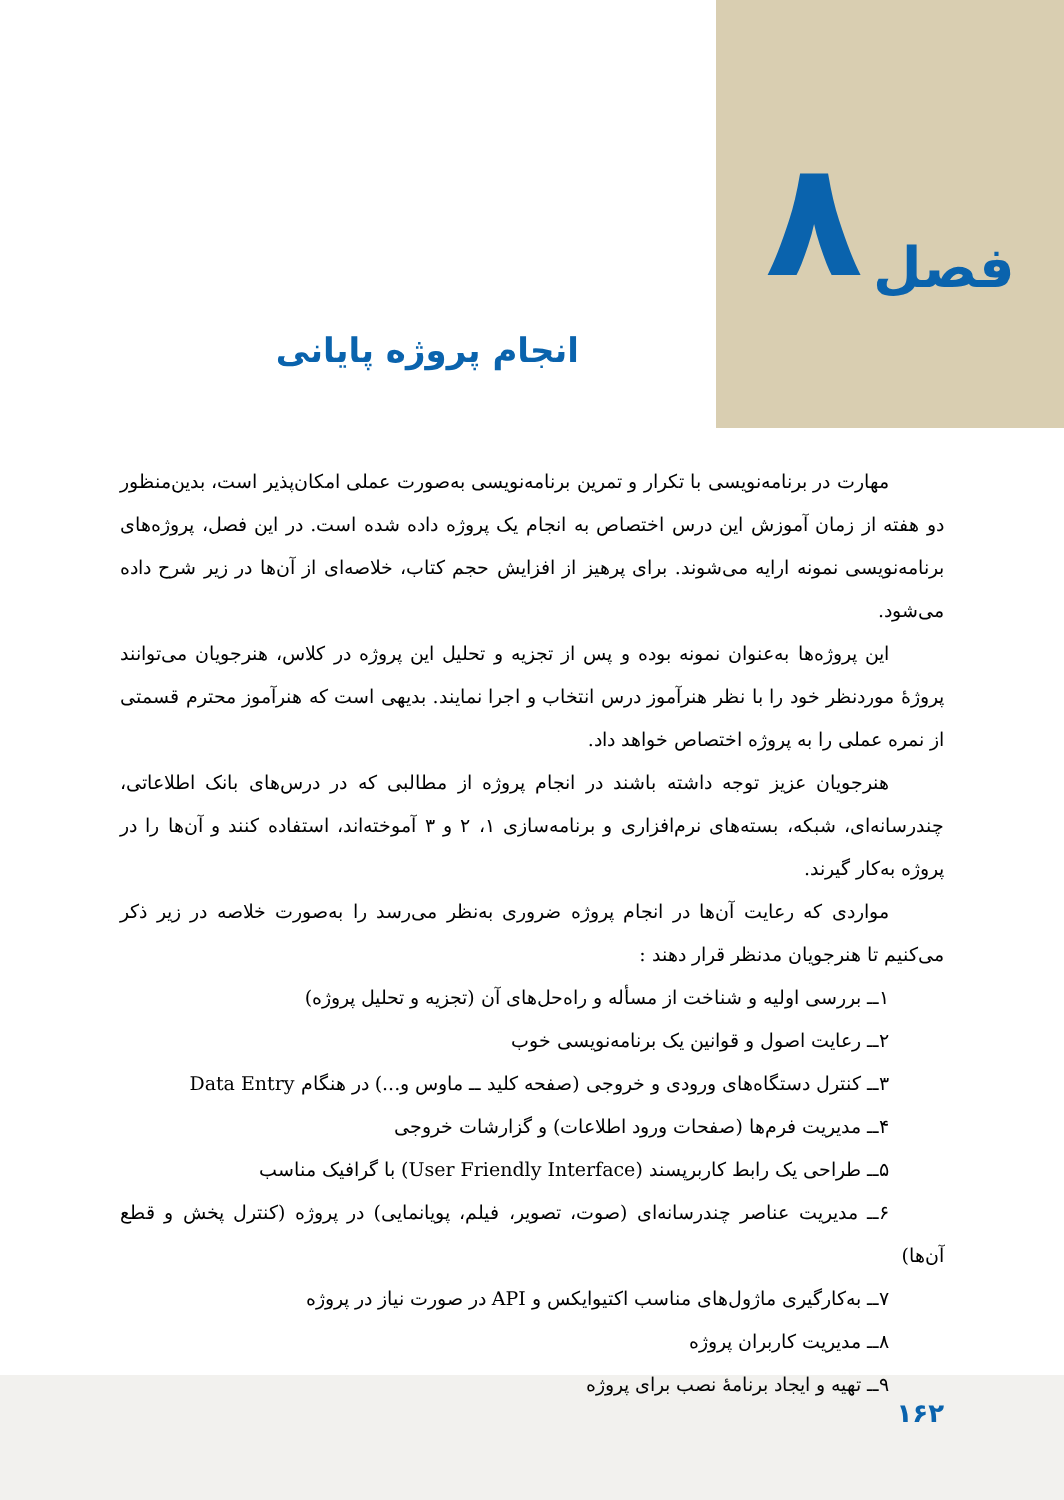فصل ۸
انجام پروژه پایانی
مهارت در برنامه‌نویسی با تکرار و تمرین برنامه‌نویسی به‌صورت عملی امکان‌پذیر است، بدین‌منظور دو هفته از زمان آموزش این درس اختصاص به انجام یک پروژه داده شده است. در این فصل، پروژه‌های برنامه‌نویسی نمونه ارایه می‌شوند. برای پرهیز از افزایش حجم کتاب، خلاصه‌ای از آن‌ها در زیر شرح داده می‌شود.
این پروژه‌ها به‌عنوان نمونه بوده و پس از تجزیه و تحلیل این پروژه در کلاس، هنرجویان می‌توانند پروژهٔ موردنظر خود را با نظر هنرآموز درس انتخاب و اجرا نمایند. بدیهی است که هنرآموز محترم قسمتی از نمره عملی را به پروژه اختصاص خواهد داد.
هنرجویان عزیز توجه داشته باشند در انجام پروژه از مطالبی که در درس‌های بانک اطلاعاتی، چندرسانه‌ای، شبکه، بسته‌های نرم‌افزاری و برنامه‌سازی ۱، ۲ و ۳ آموخته‌اند، استفاده کنند و آن‌ها را در پروژه به‌کار گیرند.
مواردی که رعایت آن‌ها در انجام پروژه ضروری به‌نظر می‌رسد را به‌صورت خلاصه در زیر ذکر می‌کنیم تا هنرجویان مدنظر قرار دهند :
۱ــ بررسی اولیه و شناخت از مسأله و راه‌حل‌های آن (تجزیه و تحلیل پروژه)
۲ــ رعایت اصول و قوانین یک برنامه‌نویسی خوب
۳ــ کنترل دستگاه‌های ورودی و خروجی (صفحه کلید ــ ماوس و...) در هنگام Data Entry
۴ــ مدیریت فرم‌ها (صفحات ورود اطلاعات) و گزارشات خروجی
۵ــ طراحی یک رابط کاربرپسند (User Friendly Interface) با گرافیک مناسب
۶ــ مدیریت عناصر چندرسانه‌ای (صوت، تصویر، فیلم، پویانمایی) در پروژه (کنترل پخش و قطع آن‌ها)
۷ــ به‌کارگیری ماژول‌های مناسب اکتیوایکس و API در صورت نیاز در پروژه
۸ــ مدیریت کاربران پروژه
۹ــ تهیه و ایجاد برنامهٔ نصب برای پروژه
۱۶۲